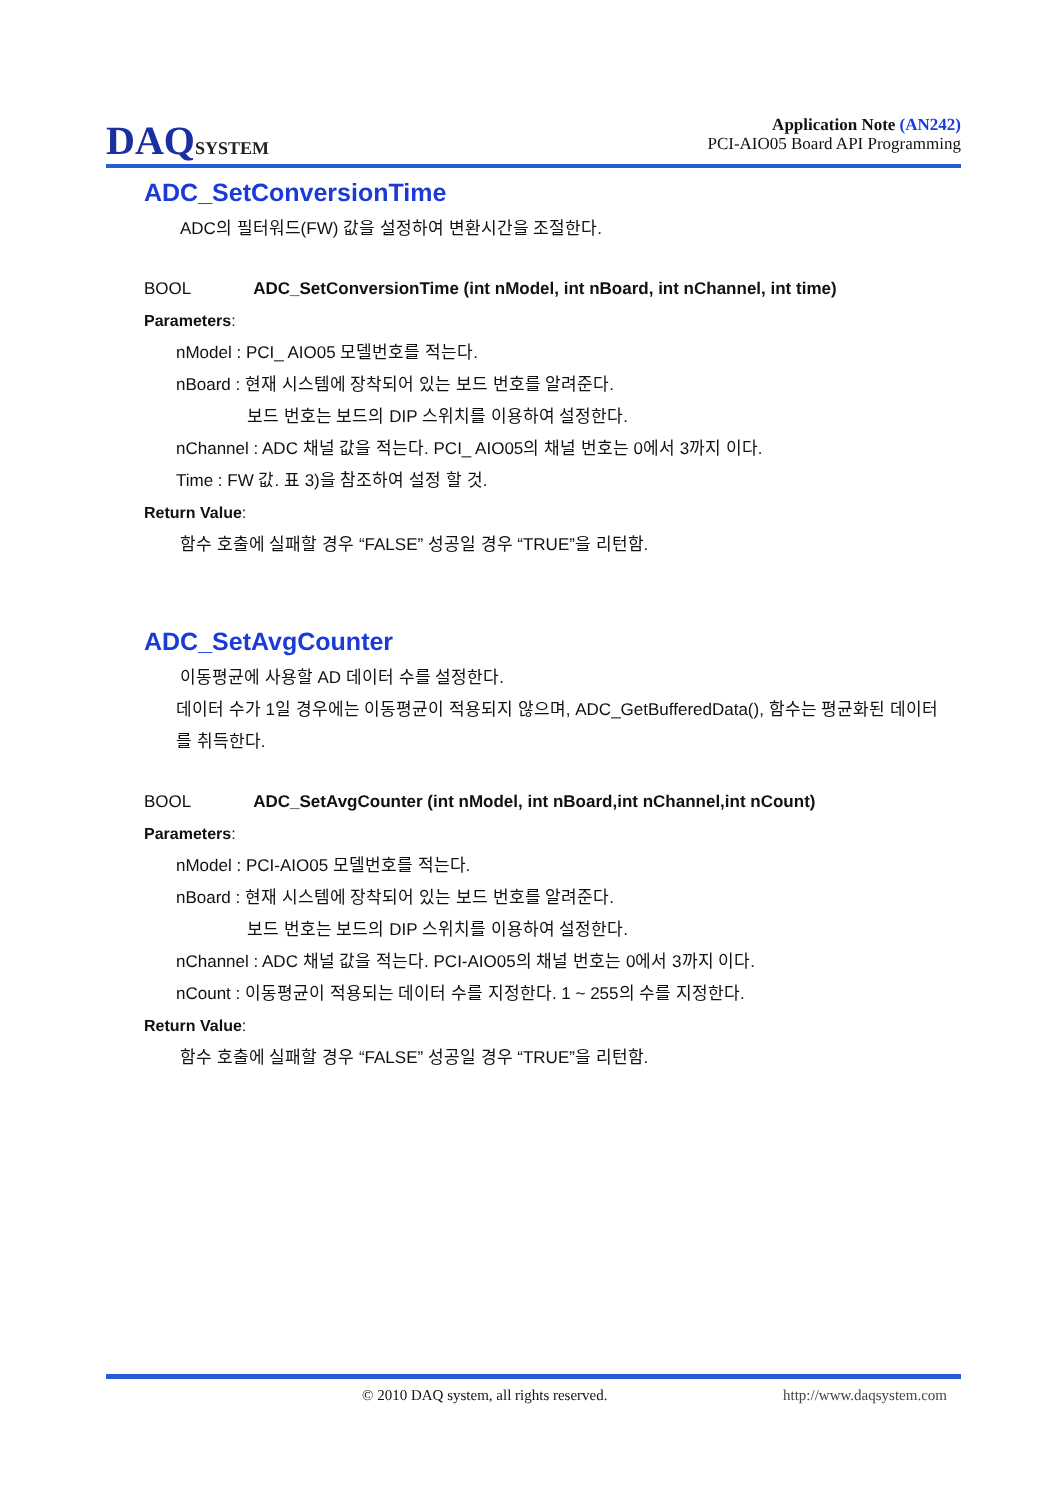DAQSYSTEM
Application Note (AN242)
PCI-AIO05 Board API Programming
ADC_SetConversionTime
ADC의 필터워드(FW) 값을 설정하여 변환시간을 조절한다.
BOOL ADC_SetConversionTime (int nModel, int nBoard, int nChannel, int time)
Parameters:
nModel : PCI_ AIO05 모델번호를 적는다.
nBoard : 현재 시스템에 장착되어 있는 보드 번호를 알려준다.
보드 번호는 보드의 DIP 스위치를 이용하여 설정한다.
nChannel : ADC 채널 값을 적는다. PCI_ AIO05의 채널 번호는 0에서 3까지 이다.
Time : FW 값. 표 3)을 참조하여 설정 할 것.
Return Value:
함수 호출에 실패할 경우 “FALSE” 성공일 경우 “TRUE”을 리턴함.
ADC_SetAvgCounter
이동평균에 사용할 AD 데이터 수를 설정한다.
데이터 수가 1일 경우에는 이동평균이 적용되지 않으며, ADC_GetBufferedData(), 함수는 평균화된 데이터를 취득한다.
BOOL ADC_SetAvgCounter (int nModel, int nBoard,int nChannel,int nCount)
Parameters:
nModel : PCI-AIO05 모델번호를 적는다.
nBoard : 현재 시스템에 장착되어 있는 보드 번호를 알려준다.
보드 번호는 보드의 DIP 스위치를 이용하여 설정한다.
nChannel : ADC 채널 값을 적는다. PCI-AIO05의 채널 번호는 0에서 3까지 이다.
nCount : 이동평균이 적용되는 데이터 수를 지정한다. 1 ~ 255의 수를 지정한다.
Return Value:
함수 호출에 실패할 경우 “FALSE” 성공일 경우 “TRUE”을 리턴함.
© 2010 DAQ system, all rights reserved. http://www.daqsystem.com